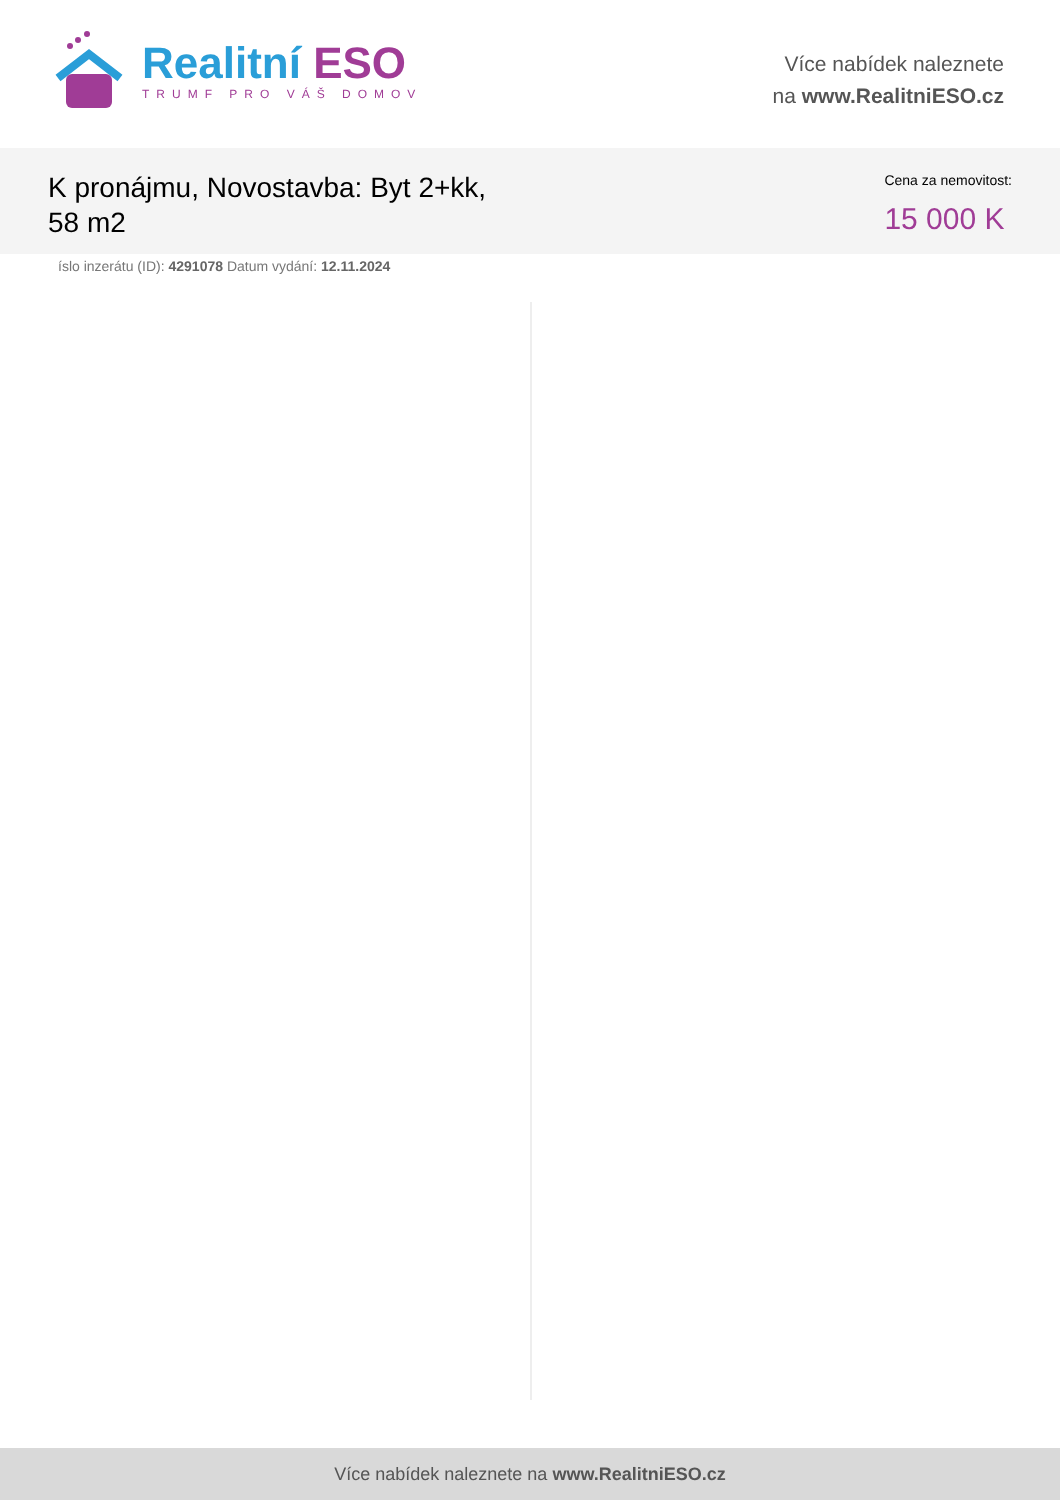Realitní ESO
TRUMF PRO VÁŠ DOMOV
Více nabídek naleznete
na www.RealitniESO.cz
K pronájmu, Novostavba: Byt 2+kk,
58 m2
Cena za nemovitost:
15 000 K
íslo inzerátu (ID): 4291078 Datum vydání: 12.11.2024
Více nabídek naleznete na www.RealitniESO.cz